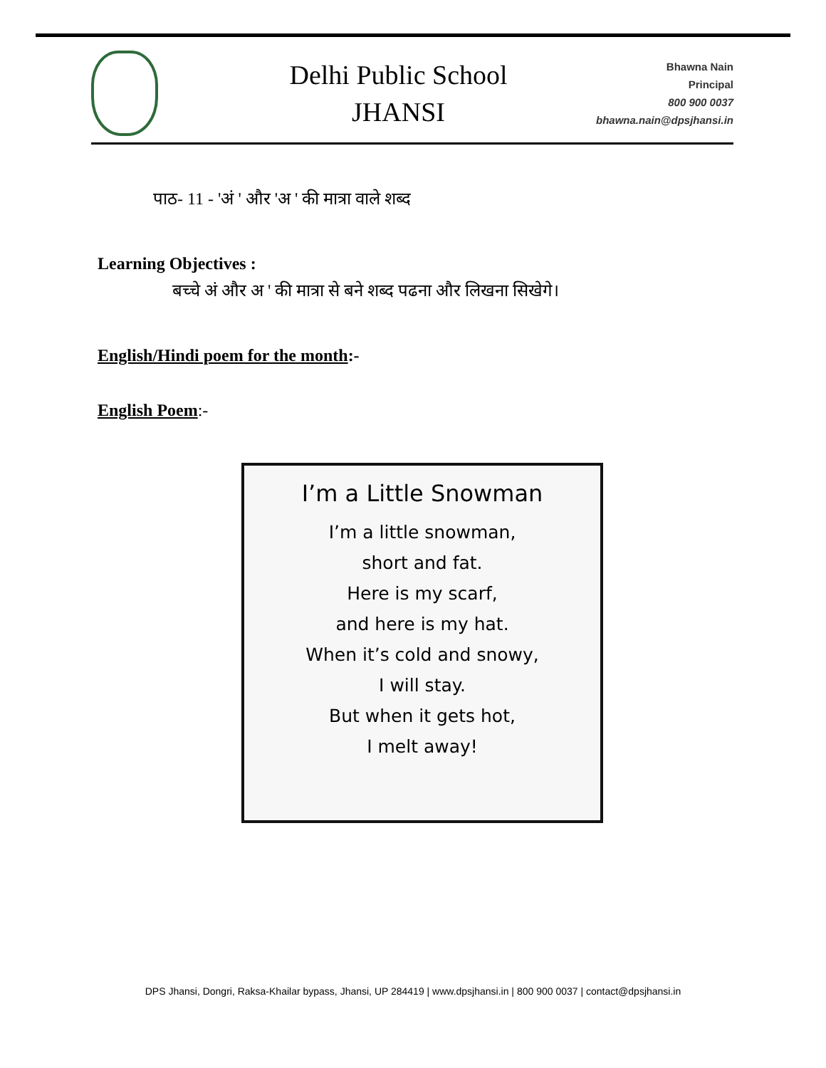Delhi Public School
JHANSI
Bhawna Nain
Principal
800 900 0037
bhawna.nain@dpsjhansi.in
पाठ- 11 - 'अं ' और 'अ ' की मात्रा वाले शब्द
Learning Objectives :
बच्चे अं और अ ' की मात्रा से बने शब्द पढना और लिखना सिखेगे।
English/Hindi poem for the month:-
English Poem:-
I’m a Little Snowman
I’m a little snowman,
short and fat.
Here is my scarf,
and here is my hat.
When it’s cold and snowy,
I will stay.
But when it gets hot,
I melt away!
DPS Jhansi, Dongri, Raksa-Khailar bypass, Jhansi, UP 284419 | www.dpsjhansi.in | 800 900 0037 | contact@dpsjhansi.in